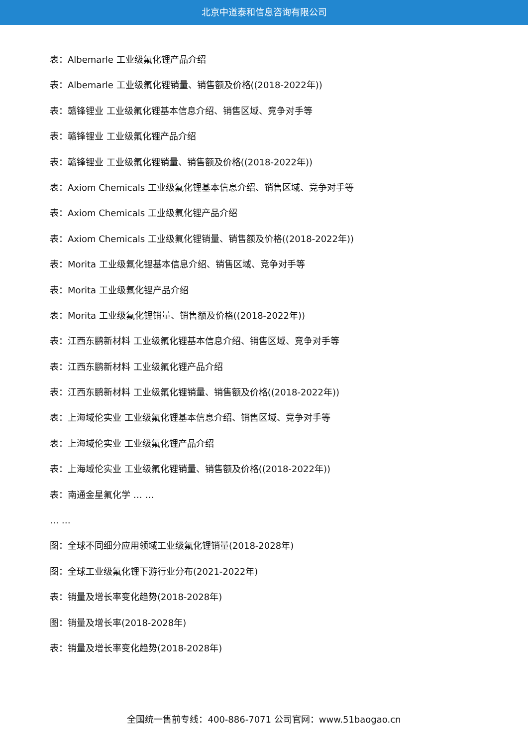北京中道泰和信息咨询有限公司
表：Albemarle 工业级氟化锂产品介绍
表：Albemarle 工业级氟化锂销量、销售额及价格((2018-2022年))
表：赣锋锂业 工业级氟化锂基本信息介绍、销售区域、竞争对手等
表：赣锋锂业 工业级氟化锂产品介绍
表：赣锋锂业 工业级氟化锂销量、销售额及价格((2018-2022年))
表：Axiom Chemicals 工业级氟化锂基本信息介绍、销售区域、竞争对手等
表：Axiom Chemicals 工业级氟化锂产品介绍
表：Axiom Chemicals 工业级氟化锂销量、销售额及价格((2018-2022年))
表：Morita 工业级氟化锂基本信息介绍、销售区域、竞争对手等
表：Morita 工业级氟化锂产品介绍
表：Morita 工业级氟化锂销量、销售额及价格((2018-2022年))
表：江西东鹏新材料 工业级氟化锂基本信息介绍、销售区域、竞争对手等
表：江西东鹏新材料 工业级氟化锂产品介绍
表：江西东鹏新材料 工业级氟化锂销量、销售额及价格((2018-2022年))
表：上海域伦实业 工业级氟化锂基本信息介绍、销售区域、竞争对手等
表：上海域伦实业 工业级氟化锂产品介绍
表：上海域伦实业 工业级氟化锂销量、销售额及价格((2018-2022年))
表：南通金星氟化学 … …
… …
图：全球不同细分应用领域工业级氟化锂销量(2018-2028年)
图：全球工业级氟化锂下游行业分布(2021-2022年)
表：销量及增长率变化趋势(2018-2028年)
图：销量及增长率(2018-2028年)
表：销量及增长率变化趋势(2018-2028年)
全国统一售前专线：400-886-7071 公司官网：www.51baogao.cn